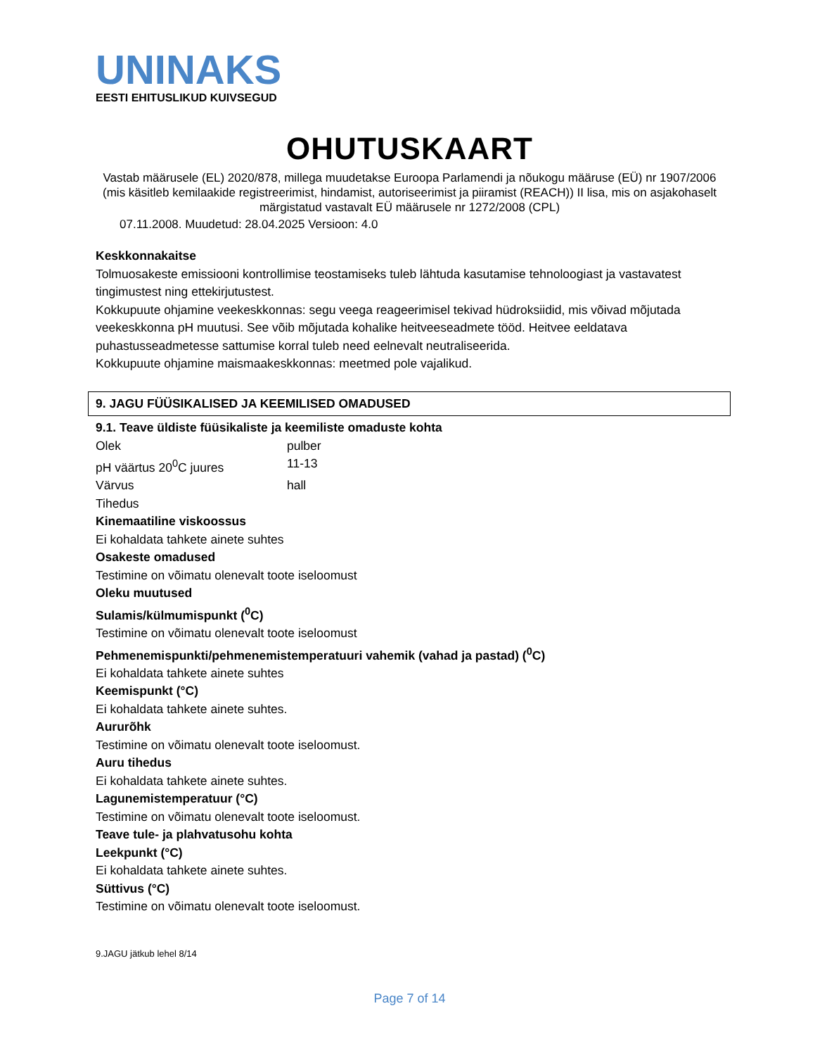UNINAKS
EESTI EHITUSLIKUD KUIVSEGUD
OHUTUSKAART
Vastab määrusele (EL) 2020/878, millega muudetakse Euroopa Parlamendi ja nõukogu määruse (EÜ) nr 1907/2006 (mis käsitleb kemilaakide registreerimist, hindamist, autoriseerimist ja piiramist (REACH)) II lisa, mis on asjakohaselt märgistatud vastavalt EÜ määrusele nr 1272/2008 (CPL)
07.11.2008. Muudetud: 28.04.2025 Versioon: 4.0
Keskkonnakaitse
Tolmuosakeste emissiooni kontrollimise teostamiseks tuleb lähtuda kasutamise tehnoloogiast ja vastavatest tingimustest ning ettekirjutustest.
Kokkupuute ohjamine veekeskkonnas: segu veega reageerimisel tekivad hüdroksiidid, mis võivad mõjutada veekeskkonna pH muutusi. See võib mõjutada kohalike heitveeseadmete tööd. Heitvee eeldatava puhastusseadmetesse sattumise korral tuleb need eelnevalt neutraliseerida.
Kokkupuute ohjamine maismaakeskkonnas: meetmed pole vajalikud.
9. JAGU FÜÜSIKALISED JA KEEMILISED OMADUSED
9.1. Teave üldiste füüsikaliste ja keemiliste omaduste kohta
Olek pulber
pH väärtus 20<sup>0</sup>C juures 11-13
Värvus hall
Tihedus
Kinemaatiline viskoossus
Ei kohaldata tahkete ainete suhtes
Osakeste omadused
Testimine on võimatu olenevalt toote iseloomust
Oleku muutused
Sulamis/külmumispunkt (<sup>0</sup>C)
Testimine on võimatu olenevalt toote iseloomust
Pehmenemispunkti/pehmenemistemperatuuri vahemik (vahad ja pastad) (<sup>0</sup>C)
Ei kohaldata tahkete ainete suhtes
Keemispunkt (°C)
Ei kohaldata tahkete ainete suhtes.
Aururõhk
Testimine on võimatu olenevalt toote iseloomust.
Auru tihedus
Ei kohaldata tahkete ainete suhtes.
Lagunemistemperatuur (°C)
Testimine on võimatu olenevalt toote iseloomust.
Teave tule- ja plahvatusohu kohta
Leekpunkt (°C)
Ei kohaldata tahkete ainete suhtes.
Süttivus (°C)
Testimine on võimatu olenevalt toote iseloomust.
9.JAGU jätkub lehel 8/14
Page 7 of 14